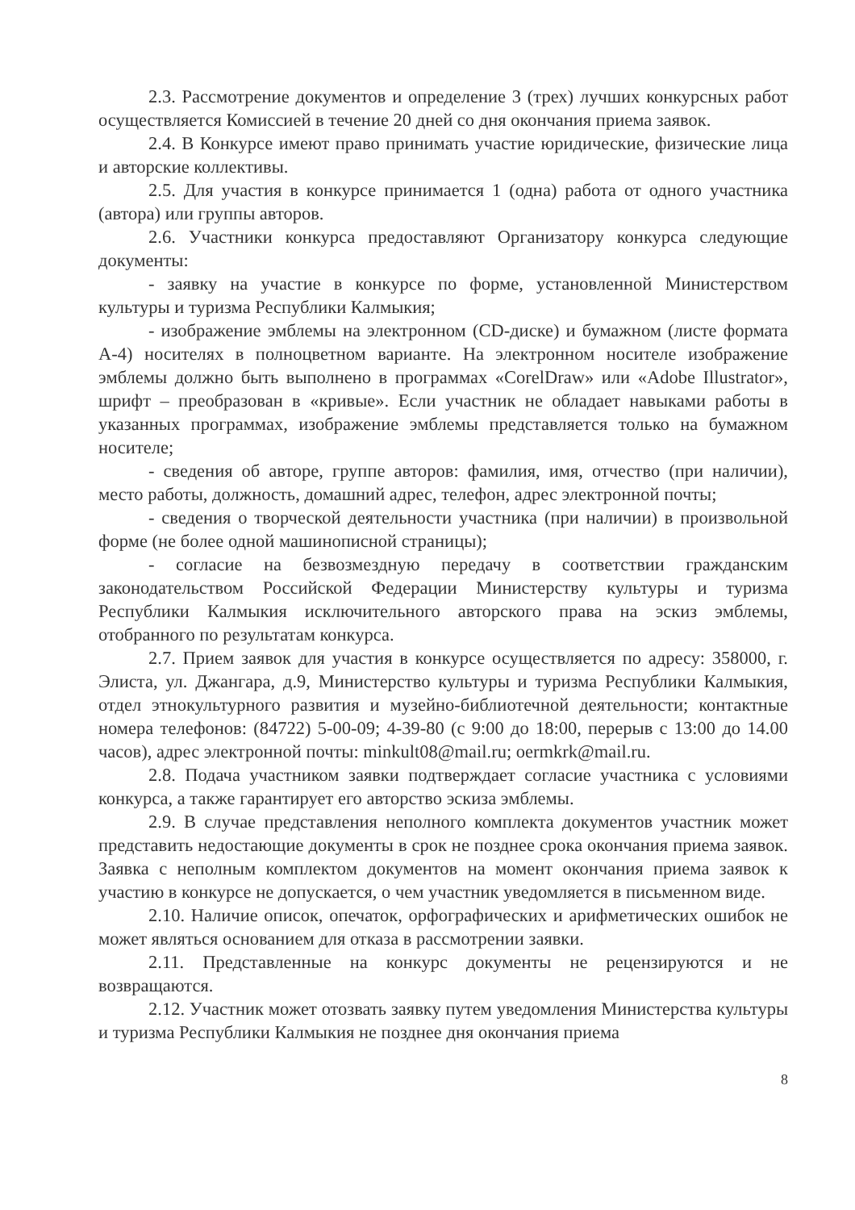2.3. Рассмотрение документов и определение 3 (трех) лучших конкурсных работ осуществляется Комиссией в течение 20 дней со дня окончания приема заявок.
2.4. В Конкурсе имеют право принимать участие юридические, физические лица и авторские коллективы.
2.5. Для участия в конкурсе принимается 1 (одна) работа от одного участника (автора) или группы авторов.
2.6. Участники конкурса предоставляют Организатору конкурса следующие документы:
- заявку на участие в конкурсе по форме, установленной Министерством культуры и туризма Республики Калмыкия;
- изображение эмблемы на электронном (CD-диске) и бумажном (листе формата А-4) носителях в полноцветном варианте. На электронном носителе изображение эмблемы должно быть выполнено в программах «CorelDraw» или «Adobe Illustrator», шрифт – преобразован в «кривые». Если участник не обладает навыками работы в указанных программах, изображение эмблемы представляется только на бумажном носителе;
- сведения об авторе, группе авторов: фамилия, имя, отчество (при наличии), место работы, должность, домашний адрес, телефон, адрес электронной почты;
- сведения о творческой деятельности участника (при наличии) в произвольной форме (не более одной машинописной страницы);
- согласие на безвозмездную передачу в соответствии гражданским законодательством Российской Федерации Министерству культуры и туризма Республики Калмыкия исключительного авторского права на эскиз эмблемы, отобранного по результатам конкурса.
2.7. Прием заявок для участия в конкурсе осуществляется по адресу: 358000, г. Элиста, ул. Джангара, д.9, Министерство культуры и туризма Республики Калмыкия, отдел этнокультурного развития и музейно-библиотечной деятельности; контактные номера телефонов: (84722) 5-00-09; 4-39-80 (с 9:00 до 18:00, перерыв с 13:00 до 14.00 часов), адрес электронной почты: minkult08@mail.ru; oermkrk@mail.ru.
2.8. Подача участником заявки подтверждает согласие участника с условиями конкурса, а также гарантирует его авторство эскиза эмблемы.
2.9. В случае представления неполного комплекта документов участник может представить недостающие документы в срок не позднее срока окончания приема заявок. Заявка с неполным комплектом документов на момент окончания приема заявок к участию в конкурсе не допускается, о чем участник уведомляется в письменном виде.
2.10. Наличие описок, опечаток, орфографических и арифметических ошибок не может являться основанием для отказа в рассмотрении заявки.
2.11. Представленные на конкурс документы не рецензируются и не возвращаются.
2.12. Участник может отозвать заявку путем уведомления Министерства культуры и туризма Республики Калмыкия не позднее дня окончания приема
8